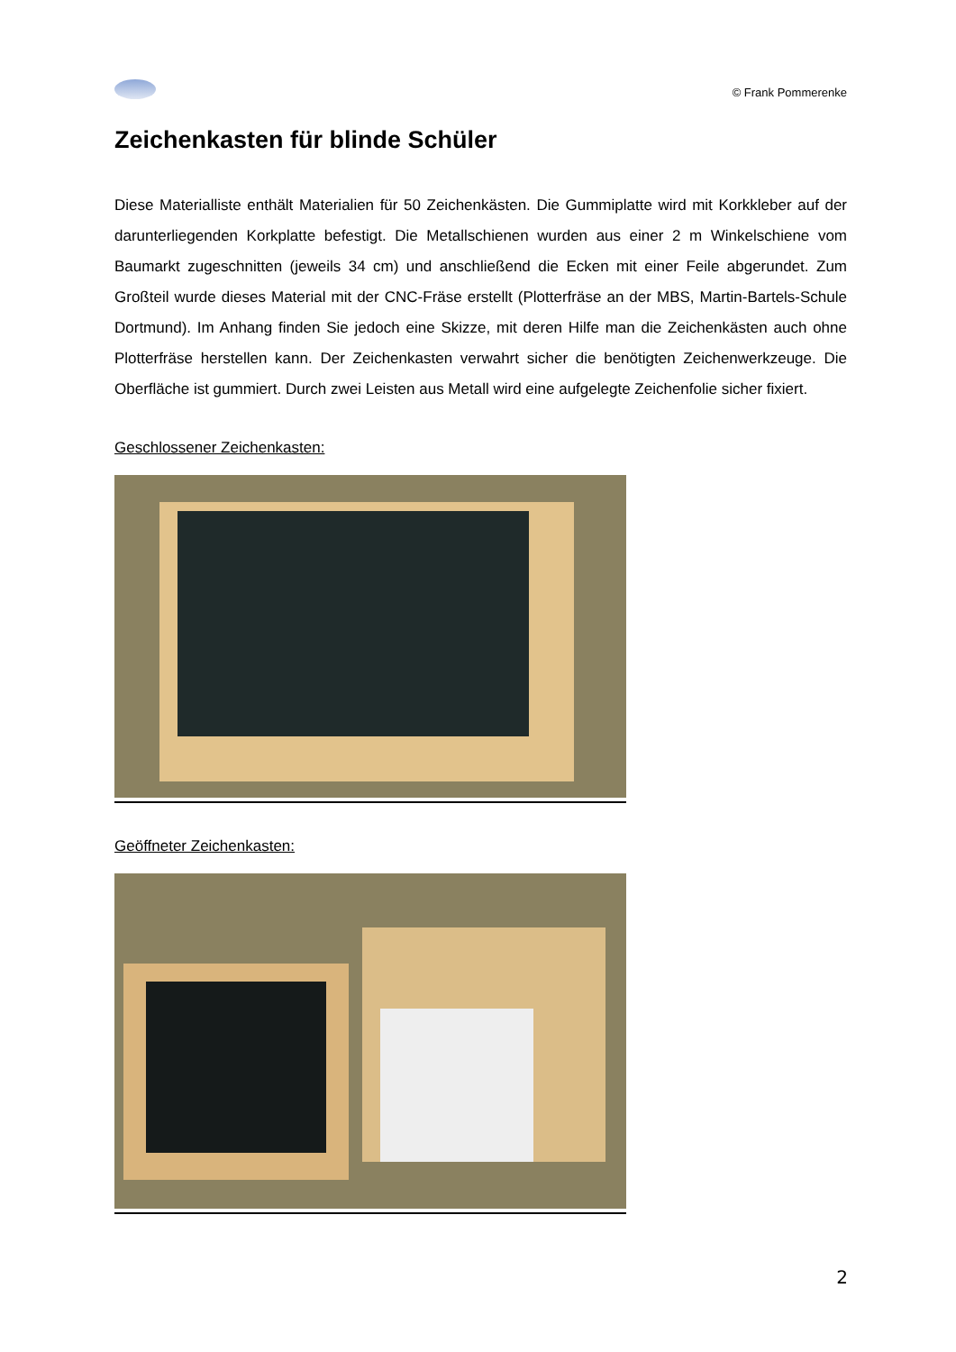© Frank Pommerenke
Zeichenkasten für blinde Schüler
Diese Materialliste enthält Materialien für 50 Zeichenkästen. Die Gummiplatte wird mit Korkkleber auf der darunterliegenden Korkplatte befestigt. Die Metallschienen wurden aus einer 2 m Winkelschiene vom Baumarkt zugeschnitten (jeweils 34 cm) und anschließend die Ecken mit einer Feile abgerundet. Zum Großteil wurde dieses Material mit der CNC-Fräse erstellt (Plotterfräse an der MBS, Martin-Bartels-Schule Dortmund). Im Anhang finden Sie jedoch eine Skizze, mit deren Hilfe man die Zeichenkästen auch ohne Plotterfräse herstellen kann. Der Zeichenkasten verwahrt sicher die benötigten Zeichenwerkzeuge. Die Oberfläche ist gummiert. Durch zwei Leisten aus Metall wird eine aufgelegte Zeichenfolie sicher fixiert.
Geschlossener Zeichenkasten:
Geöffneter Zeichenkasten:
2